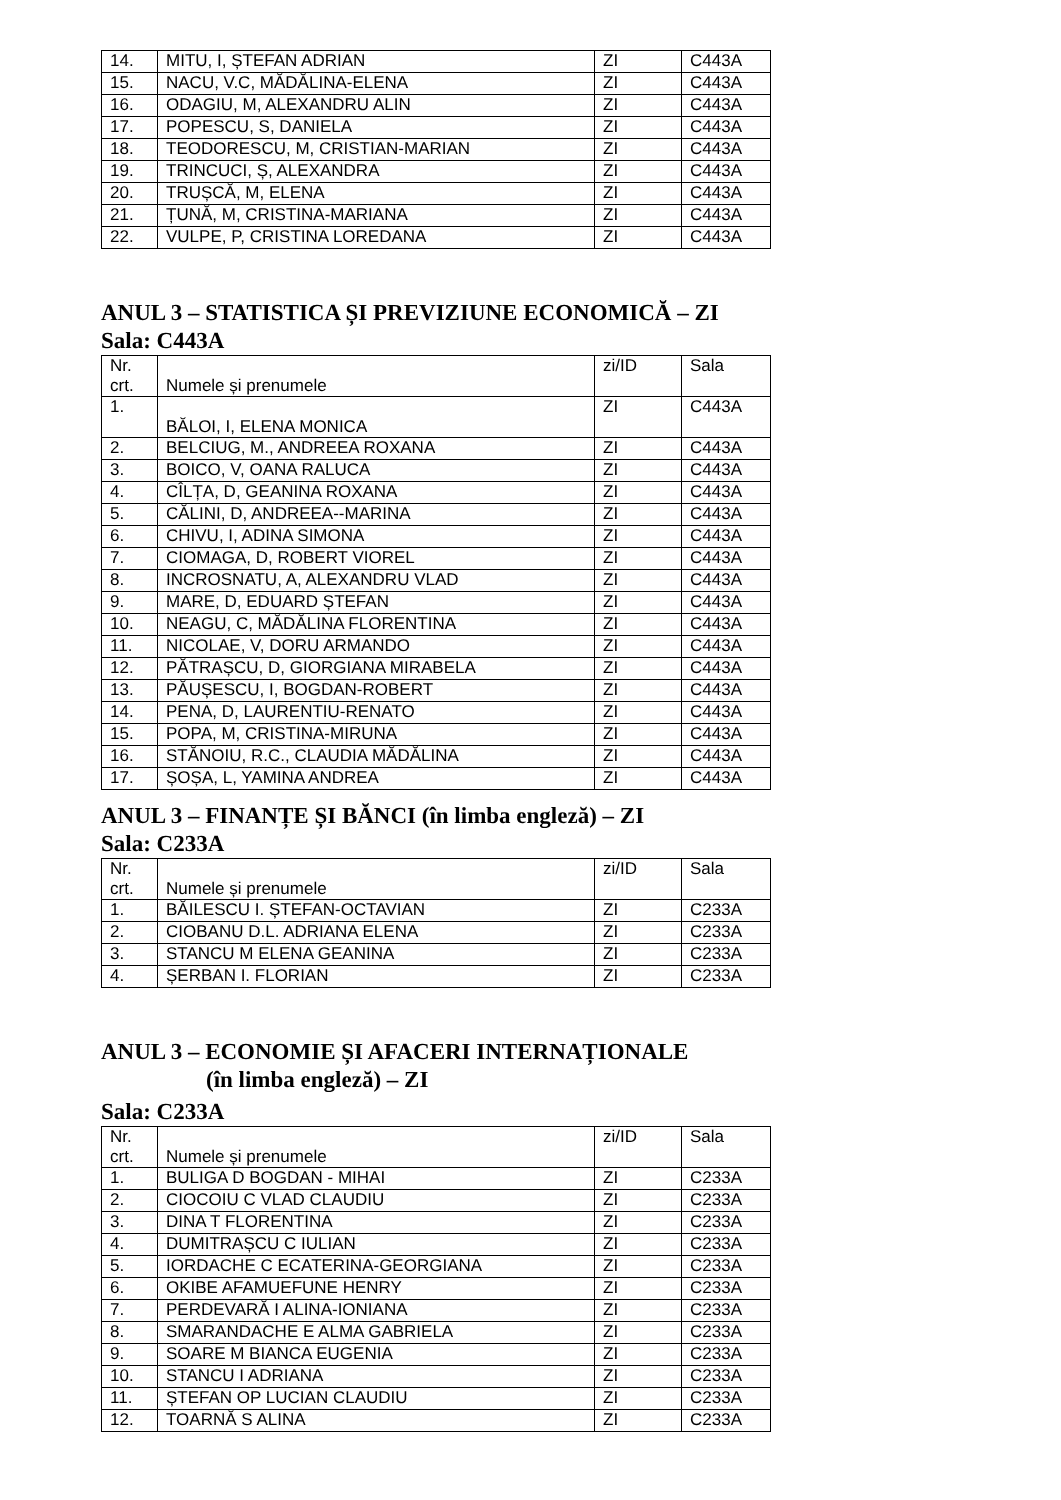| 14. | MITU, I, ȘTEFAN ADRIAN | ZI | C443A |
| 15. | NACU, V.C, MĂDĂLINA-ELENA | ZI | C443A |
| 16. | ODAGIU, M, ALEXANDRU ALIN | ZI | C443A |
| 17. | POPESCU, S, DANIELA | ZI | C443A |
| 18. | TEODORESCU, M, CRISTIAN-MARIAN | ZI | C443A |
| 19. | TRINCUCI, Ș, ALEXANDRA | ZI | C443A |
| 20. | TRUȘCĂ, M, ELENA | ZI | C443A |
| 21. | ȚUNĂ, M, CRISTINA-MARIANA | ZI | C443A |
| 22. | VULPE, P, CRISTINA LOREDANA | ZI | C443A |
ANUL 3 – STATISTICA ȘI PREVIZIUNE ECONOMICĂ – ZI
Sala: C443A
| Nr. crt. | Numele și prenumele | zi/ID | Sala |
| 1. | BĂLOI, I, ELENA MONICA | ZI | C443A |
| 2. | BELCIUG, M., ANDREEA ROXANA | ZI | C443A |
| 3. | BOICO, V, OANA RALUCA | ZI | C443A |
| 4. | CÎLȚA, D, GEANINA ROXANA | ZI | C443A |
| 5. | CĂLINI, D, ANDREEA--MARINA | ZI | C443A |
| 6. | CHIVU, I, ADINA SIMONA | ZI | C443A |
| 7. | CIOMAGA, D, ROBERT VIOREL | ZI | C443A |
| 8. | INCROSNATU, A, ALEXANDRU VLAD | ZI | C443A |
| 9. | MARE, D, EDUARD ȘTEFAN | ZI | C443A |
| 10. | NEAGU, C, MĂDĂLINA FLORENTINA | ZI | C443A |
| 11. | NICOLAE, V, DORU ARMANDO | ZI | C443A |
| 12. | PĂTRAȘCU, D, GIORGIANA MIRABELA | ZI | C443A |
| 13. | PĂUȘESCU, I, BOGDAN-ROBERT | ZI | C443A |
| 14. | PENA, D, LAURENTIU-RENATO | ZI | C443A |
| 15. | POPA, M, CRISTINA-MIRUNA | ZI | C443A |
| 16. | STĂNOIU, R.C., CLAUDIA MĂDĂLINA | ZI | C443A |
| 17. | ȘOȘA, L, YAMINA ANDREA | ZI | C443A |
ANUL 3 – FINANȚE ȘI BĂNCI (în limba engleză) – ZI
Sala: C233A
| Nr. crt. | Numele și prenumele | zi/ID | Sala |
| 1. | BĂILESCU I. ȘTEFAN-OCTAVIAN | ZI | C233A |
| 2. | CIOBANU D.L. ADRIANA ELENA | ZI | C233A |
| 3. | STANCU M ELENA GEANINA | ZI | C233A |
| 4. | ȘERBAN I. FLORIAN | ZI | C233A |
ANUL 3 – ECONOMIE ȘI AFACERI INTERNAȚIONALE
(în limba engleză) – ZI
Sala: C233A
| Nr. crt. | Numele și prenumele | zi/ID | Sala |
| 1. | BULIGA D BOGDAN - MIHAI | ZI | C233A |
| 2. | CIOCOIU C VLAD CLAUDIU | ZI | C233A |
| 3. | DINA T FLORENTINA | ZI | C233A |
| 4. | DUMITRAȘCU C IULIAN | ZI | C233A |
| 5. | IORDACHE C ECATERINA-GEORGIANA | ZI | C233A |
| 6. | OKIBE AFAMUEFUNE HENRY | ZI | C233A |
| 7. | PERDEVARĂ I ALINA-IONIANA | ZI | C233A |
| 8. | SMARANDACHE E ALMA GABRIELA | ZI | C233A |
| 9. | SOARE M BIANCA EUGENIA | ZI | C233A |
| 10. | STANCU I ADRIANA | ZI | C233A |
| 11. | ȘTEFAN OP LUCIAN CLAUDIU | ZI | C233A |
| 12. | TOARNĂ S ALINA | ZI | C233A |